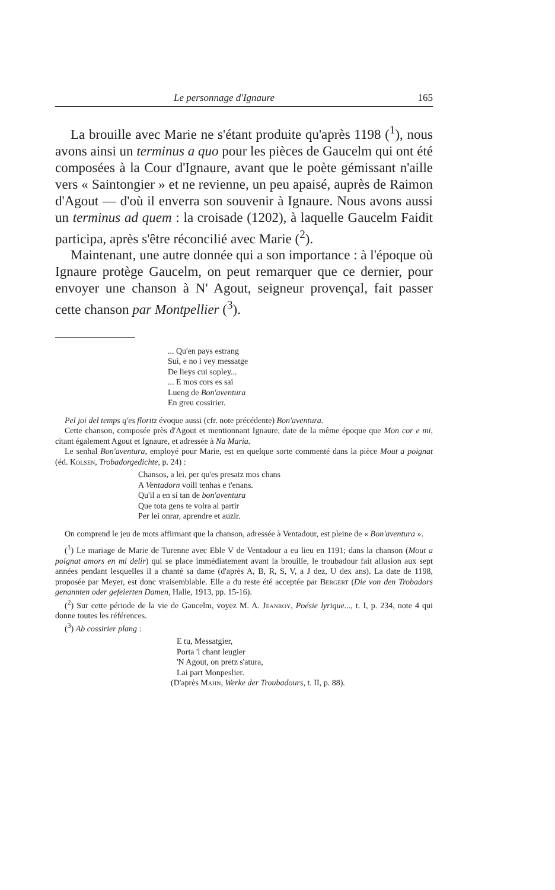Le personnage d'Ignaure 165
La brouille avec Marie ne s'étant produite qu'après 1198 (<sup>1</sup>), nous avons ainsi un terminus a quo pour les pièces de Gaucelm qui ont été composées à la Cour d'Ignaure, avant que le poète gémissant n'aille vers « Saintongier » et ne revienne, un peu apaisé, auprès de Raimon d'Agout — d'où il enverra son souvenir à Ignaure. Nous avons aussi un terminus ad quem : la croisade (1202), à laquelle Gaucelm Faidit participa, après s'être réconcilié avec Marie (<sup>2</sup>).
Maintenant, une autre donnée qui a son importance : à l'époque où Ignaure protège Gaucelm, on peut remarquer que ce dernier, pour envoyer une chanson à N' Agout, seigneur provençal, fait passer cette chanson par Montpellier (<sup>3</sup>).
... Qu'en pays estrang
Sui, e no i vey messatge
De lieys cui sopley...
... E mos cors es sai
Lueng de Bon'aventura
En greu cossirier.
Pel joi del temps q'es floritz évoque aussi (cfr. note précédente) Bon'aventura.
Cette chanson, composée près d'Agout et mentionnant Ignaure, date de la même époque que Mon cor e mi, citant également Agout et Ignaure, et adressée à Na Maria.
Le senhal Bon'aventura, employé pour Marie, est en quelque sorte commenté dans la pièce Mout a poignat (éd. Kolsen, Trobadorgedichte, p. 24) :
Chansos, a lei, per qu'es presatz mos chans
A Ventadorn voill tenhas e t'enans.
Qu'il a en si tan de bon'aventura
Que tota gens te volra al partir
Per lei onrar, aprendre et auzir.
On comprend le jeu de mots affirmant que la chanson, adressée à Ventadour, est pleine de « Bon'aventura ».
(<sup>1</sup>) Le mariage de Marie de Turenne avec Eble V de Ventadour a eu lieu en 1191; dans la chanson (Mout a poignat amors en mi delir) qui se place immédiatement avant la brouille, le troubadour fait allusion aux sept années pendant lesquelles il a chanté sa dame (d'après A, B, R, S, V, a J dez, U dex ans). La date de 1198, proposée par Meyer, est donc vraisemblable. Elle a du reste été acceptée par Bergert (Die von den Trobadors genannten oder gefeierten Damen, Halle, 1913, pp. 15-16).
(<sup>2</sup>) Sur cette période de la vie de Gaucelm, voyez M. A. Jeanroy, Poésie lyrique..., t. I, p. 234, note 4 qui donne toutes les références.
(<sup>3</sup>) Ab cossirier plang :
E tu, Messatgier,
Porta 'l chant leugier
'N Agout, on pretz s'atura,
Lai part Monpeslier.
(D'après Mahn, Werke der Troubadours, t. II, p. 88).